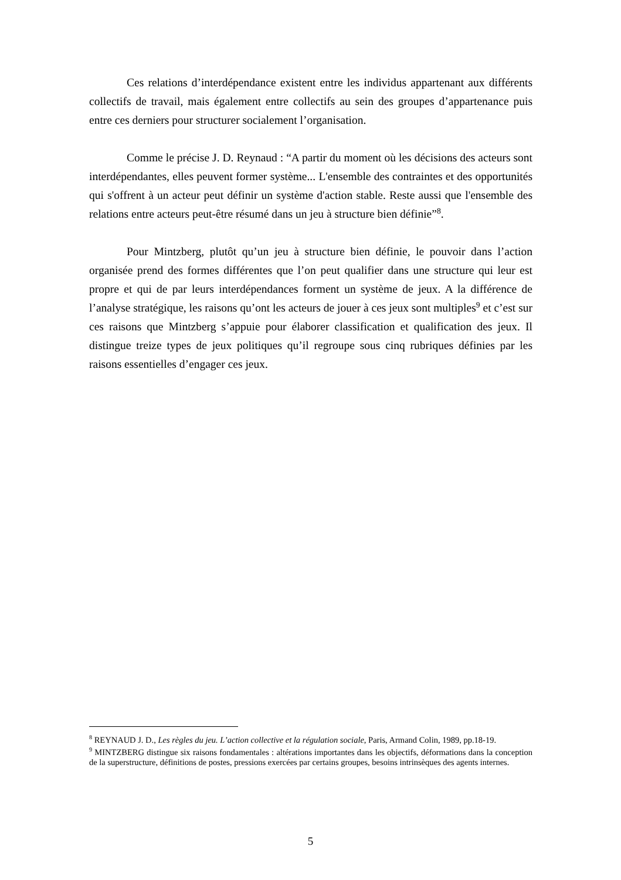Ces relations d’interdépendance existent entre les individus appartenant aux différents collectifs de travail, mais également entre collectifs au sein des groupes d’appartenance puis entre ces derniers pour structurer socialement l’organisation.
Comme le précise J. D. Reynaud : “A partir du moment où les décisions des acteurs sont interdépendantes, elles peuvent former système... L'ensemble des contraintes et des opportunités qui s'offrent à un acteur peut définir un système d'action stable. Reste aussi que l'ensemble des relations entre acteurs peut-être résumé dans un jeu à structure bien définie”<sup>8</sup>.
Pour Mintzberg, plutôt qu’un jeu à structure bien définie, le pouvoir dans l’action organisée prend des formes différentes que l’on peut qualifier dans une structure qui leur est propre et qui de par leurs interdépendances forment un système de jeux. A la différence de l’analyse stratégique, les raisons qu’ont les acteurs de jouer à ces jeux sont multiples<sup>9</sup> et c’est sur ces raisons que Mintzberg s’appuie pour élaborer classification et qualification des jeux. Il distingue treize types de jeux politiques qu’il regroupe sous cinq rubriques définies par les raisons essentielles d’engager ces jeux.
<sup>8</sup> REYNAUD J. D., Les règles du jeu. L’action collective et la régulation sociale, Paris, Armand Colin, 1989, pp.18-19.
<sup>9</sup> MINTZBERG distingue six raisons fondamentales : altérations importantes dans les objectifs, déformations dans la conception de la superstructure, définitions de postes, pressions exercées par certains groupes, besoins intrinsèques des agents internes.
5